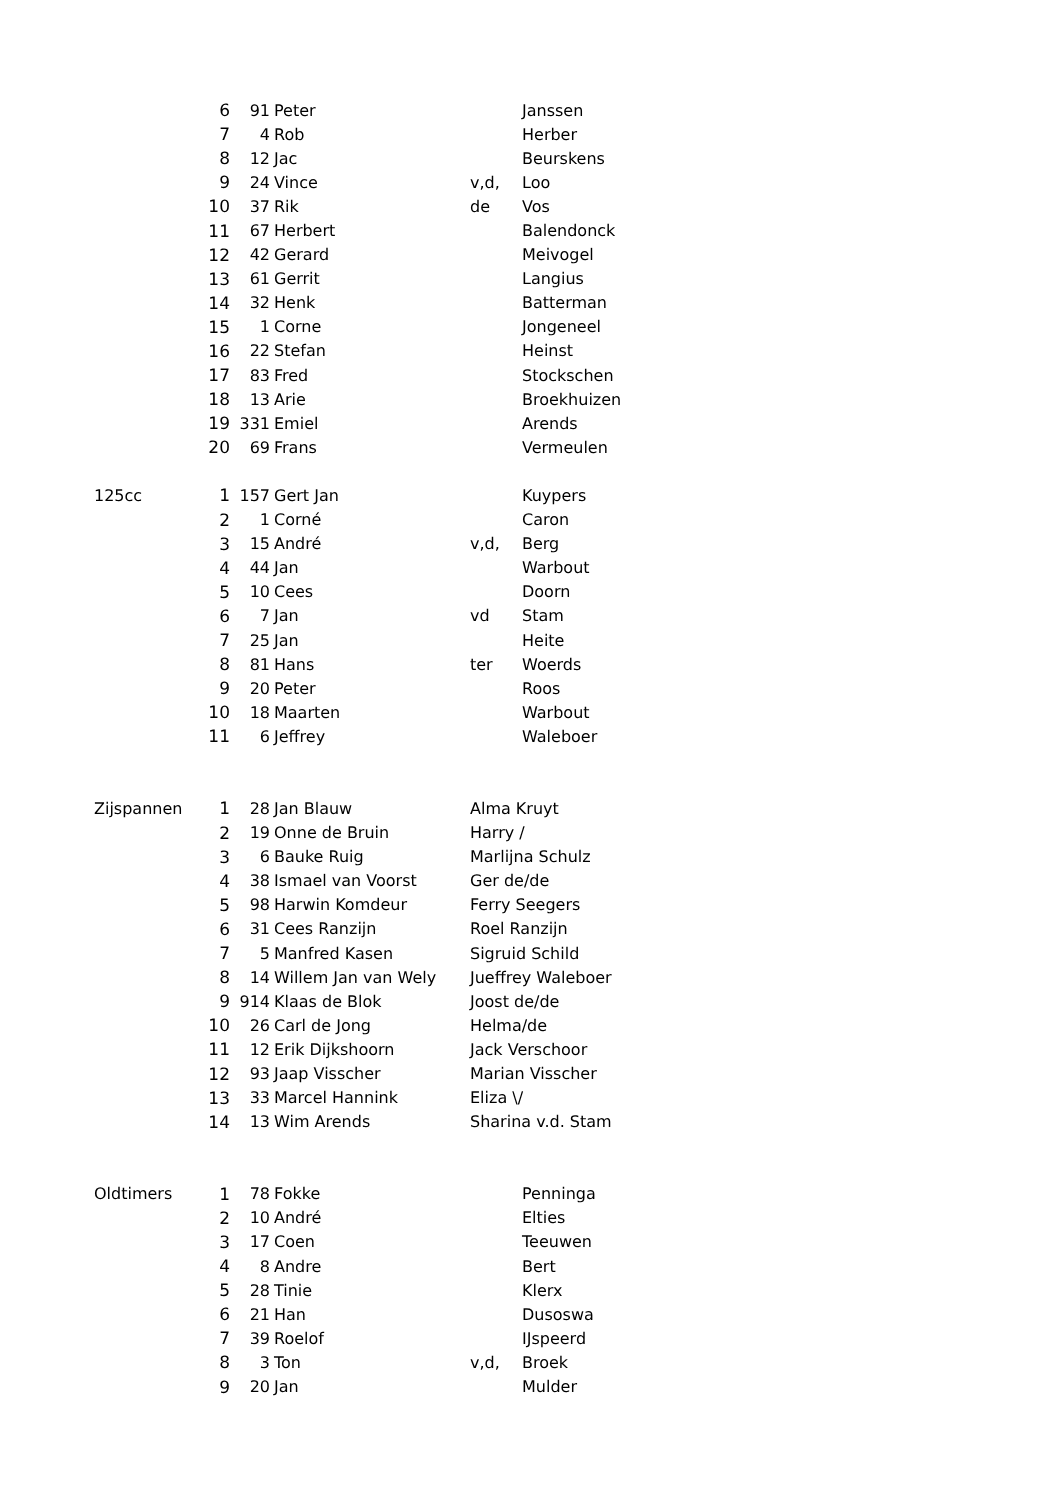| | 6 | 91 | Peter | | Janssen |
| | 7 | 4 | Rob | | Herber |
| | 8 | 12 | Jac | | Beurskens |
| | 9 | 24 | Vince | v,d, | Loo |
| | 10 | 37 | Rik | de | Vos |
| | 11 | 67 | Herbert | | Balendonck |
| | 12 | 42 | Gerard | | Meivogel |
| | 13 | 61 | Gerrit | | Langius |
| | 14 | 32 | Henk | | Batterman |
| | 15 | 1 | Corne | | Jongeneel |
| | 16 | 22 | Stefan | | Heinst |
| | 17 | 83 | Fred | | Stockschen |
| | 18 | 13 | Arie | | Broekhuizen |
| | 19 | 331 | Emiel | | Arends |
| | 20 | 69 | Frans | | Vermeulen |
| 125cc | 1 | 157 | Gert Jan | | Kuypers |
| | 2 | 1 | Corné | | Caron |
| | 3 | 15 | André | v,d, | Berg |
| | 4 | 44 | Jan | | Warbout |
| | 5 | 10 | Cees | | Doorn |
| | 6 | 7 | Jan | vd | Stam |
| | 7 | 25 | Jan | | Heite |
| | 8 | 81 | Hans | ter | Woerds |
| | 9 | 20 | Peter | | Roos |
| | 10 | 18 | Maarten | | Warbout |
| | 11 | 6 | Jeffrey | | Waleboer |
| Zijspannen | 1 | 28 | Jan Blauw | Alma Kruyt | |
| | 2 | 19 | Onne de Bruin | Harry / | |
| | 3 | 6 | Bauke Ruig | Marlijna Schulz | |
| | 4 | 38 | Ismael van Voorst | Ger de/de | |
| | 5 | 98 | Harwin Komdeur | Ferry Seegers | |
| | 6 | 31 | Cees Ranzijn | Roel Ranzijn | |
| | 7 | 5 | Manfred Kasen | Sigruid Schild | |
| | 8 | 14 | Willem Jan van Wely | Jueffrey Waleboer | |
| | 9 | 914 | Klaas de Blok | Joost de/de | |
| | 10 | 26 | Carl de Jong | Helma/de | |
| | 11 | 12 | Erik Dijkshoorn | Jack Verschoor | |
| | 12 | 93 | Jaap Visscher | Marian Visscher | |
| | 13 | 33 | Marcel Hannink | Eliza \/ | |
| | 14 | 13 | Wim Arends | Sharina v.d. Stam | |
| Oldtimers | 1 | 78 | Fokke | | Penninga |
| | 2 | 10 | André | | Elties |
| | 3 | 17 | Coen | | Teeuwen |
| | 4 | 8 | Andre | | Bert |
| | 5 | 28 | Tinie | | Klerx |
| | 6 | 21 | Han | | Dusoswa |
| | 7 | 39 | Roelof | | IJspeerd |
| | 8 | 3 | Ton | v,d, | Broek |
| | 9 | 20 | Jan | | Mulder |